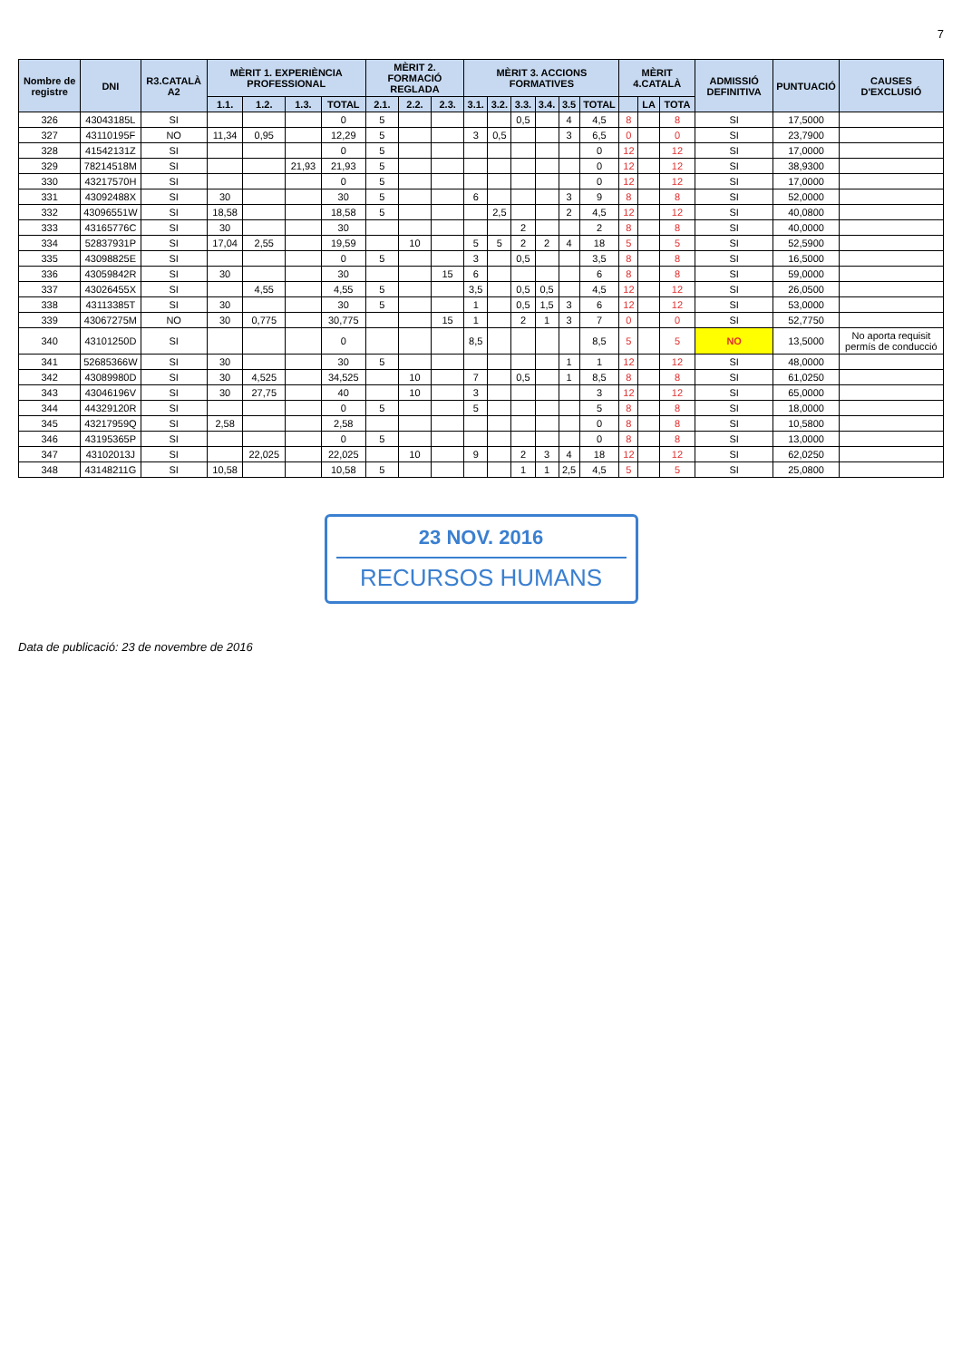7
| Nombre de registre | DNI | R3.CATALÀ A2 | MÈRIT 1. EXPERIÈNCIA PROFESSIONAL | | | | MÈRIT 2. FORMACIÓ REGLADA | | | MÈRIT 3. ACCIONS FORMATIVES | | | | | | MÈRIT 4.CATALÀ | | | ADMISSIÓ DEFINITIVA | PUNTUACIÓ | CAUSES D'EXCLUSIÓ |
| --- | --- | --- | --- | --- | --- | --- | --- | --- | --- | --- | --- | --- | --- | --- | --- | --- | --- | --- | --- | --- | --- |
| | | | 1.1. | 1.2. | 1.3. | TOTAL | 2.1. | 2.2. | 2.3. | 3.1. | 3.2. | 3.3. | 3.4. | 3.5 | TOTAL | | LA | TOTA | | | |
| 326 | 43043185L | SI | | | | 0 | 5 | | | | | 0,5 | | 4 | 4,5 | 8 | | 8 | SI | 17,5000 | |
| 327 | 43110195F | NO | 11,34 | 0,95 | | 12,29 | 5 | | | 3 | 0,5 | | | 3 | 6,5 | 0 | | 0 | SI | 23,7900 | |
| 328 | 41542131Z | SI | | | | 0 | 5 | | | | | | | | 0 | 12 | | 12 | SI | 17,0000 | |
| 329 | 78214518M | SI | | | 21,93 | 21,93 | 5 | | | | | | | | 0 | 12 | | 12 | SI | 38,9300 | |
| 330 | 43217570H | SI | | | | 0 | 5 | | | | | | | | 0 | 12 | | 12 | SI | 17,0000 | |
| 331 | 43092488X | SI | 30 | | | 30 | 5 | | | 6 | | | | 3 | 9 | 8 | | 8 | SI | 52,0000 | |
| 332 | 43096551W | SI | 18,58 | | | 18,58 | 5 | | | | 2,5 | | | 2 | 4,5 | 12 | | 12 | SI | 40,0800 | |
| 333 | 43165776C | SI | 30 | | | 30 | | | | | | 2 | | | 2 | 8 | | 8 | SI | 40,0000 | |
| 334 | 52837931P | SI | 17,04 | 2,55 | | 19,59 | | 10 | | 5 | 5 | 2 | 2 | 4 | 18 | 5 | | 5 | SI | 52,5900 | |
| 335 | 43098825E | SI | | | | 0 | 5 | | | 3 | | 0,5 | | | 3,5 | 8 | | 8 | SI | 16,5000 | |
| 336 | 43059842R | SI | 30 | | | 30 | | | 15 | 6 | | | | | 6 | 8 | | 8 | SI | 59,0000 | |
| 337 | 43026455X | SI | | 4,55 | | 4,55 | 5 | | | 3,5 | | 0,5 | 0,5 | | 4,5 | 12 | | 12 | SI | 26,0500 | |
| 338 | 43113385T | SI | 30 | | | 30 | 5 | | | 1 | | 0,5 | 1,5 | 3 | 6 | 12 | | 12 | SI | 53,0000 | |
| 339 | 43067275M | NO | 30 | 0,775 | | 30,775 | | | 15 | 1 | | 2 | 1 | 3 | 7 | 0 | | 0 | SI | 52,7750 | |
| 340 | 43101250D | SI | | | | 0 | | | | 8,5 | | | | | 8,5 | 5 | | 5 | NO | 13,5000 | No aporta requisit permís de conducció |
| 341 | 52685366W | SI | 30 | | | 30 | 5 | | | | | | | 1 | 1 | 12 | | 12 | SI | 48,0000 | |
| 342 | 43089980D | SI | 30 | 4,525 | | 34,525 | | 10 | | 7 | | 0,5 | | 1 | 8,5 | 8 | | 8 | SI | 61,0250 | |
| 343 | 43046196V | SI | 30 | 27,75 | | 40 | | 10 | | 3 | | | | | 3 | 12 | | 12 | SI | 65,0000 | |
| 344 | 44329120R | SI | | | | 0 | 5 | | | 5 | | | | | 5 | 8 | | 8 | SI | 18,0000 | |
| 345 | 43217959Q | SI | 2,58 | | | 2,58 | | | | | | | | | 0 | 8 | | 8 | SI | 10,5800 | |
| 346 | 43195365P | SI | | | | 0 | 5 | | | | | | | | 0 | 8 | | 8 | SI | 13,0000 | |
| 347 | 43102013J | SI | | 22,025 | | 22,025 | | 10 | | 9 | | 2 | 3 | 4 | 18 | 12 | | 12 | SI | 62,0250 | |
| 348 | 43148211G | SI | 10,58 | | | 10,58 | 5 | | | | | 1 | 1 | 2,5 | 4,5 | 5 | | 5 | SI | 25,0800 | |
23 NOV. 2016
RECURSOS HUMANS
Data de publicació: 23 de novembre de 2016